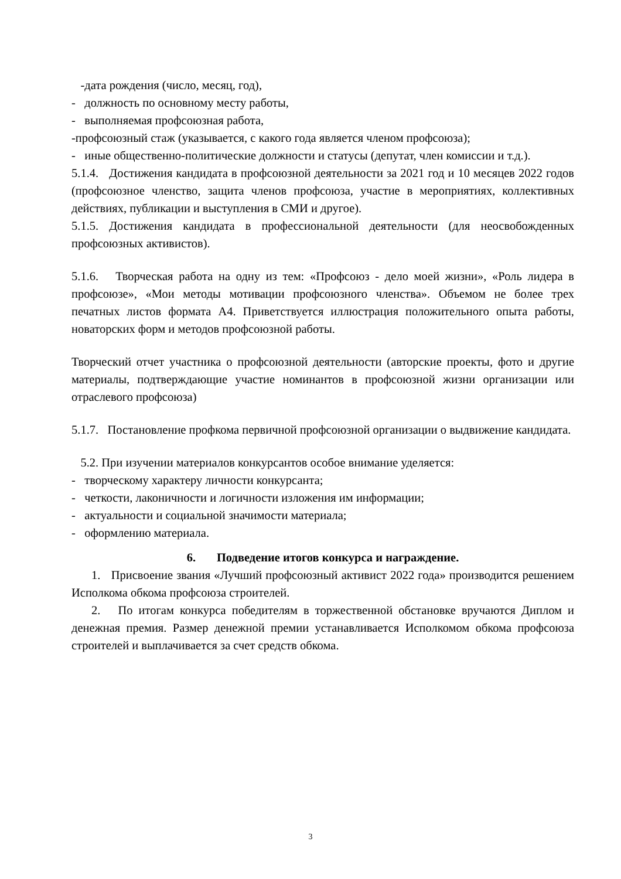-дата рождения (число, месяц, год),
- должность по основному месту работы,
- выполняемая профсоюзная работа,
-профсоюзный стаж (указывается, с какого года является членом профсоюза);
- иные общественно-политические должности и статусы (депутат, член комиссии и т.д.).
5.1.4. Достижения кандидата в профсоюзной деятельности за 2021 год и 10 месяцев 2022 годов (профсоюзное членство, защита членов профсоюза, участие в мероприятиях, коллективных действиях, публикации и выступления в СМИ и другое).
5.1.5. Достижения кандидата в профессиональной деятельности (для неосвобожденных профсоюзных активистов).
5.1.6. Творческая работа на одну из тем: «Профсоюз - дело моей жизни», «Роль лидера в профсоюзе», «Мои методы мотивации профсоюзного членства». Объемом не более трех печатных листов формата А4. Приветствуется иллюстрация положительного опыта работы, новаторских форм и методов профсоюзной работы.
Творческий отчет участника о профсоюзной деятельности (авторские проекты, фото и другие материалы, подтверждающие участие номинантов в профсоюзной жизни организации или отраслевого профсоюза)
5.1.7. Постановление профкома первичной профсоюзной организации о выдвижение кандидата.
5.2. При изучении материалов конкурсантов особое внимание уделяется:
- творческому характеру личности конкурсанта;
- четкости, лаконичности и логичности изложения им информации;
- актуальности и социальной значимости материала;
- оформлению материала.
6. Подведение итогов конкурса и награждение.
1. Присвоение звания «Лучший профсоюзный активист 2022 года» производится решением Исполкома обкома профсоюза строителей.
2. По итогам конкурса победителям в торжественной обстановке вручаются Диплом и денежная премия. Размер денежной премии устанавливается Исполкомом обкома профсоюза строителей и выплачивается за счет средств обкома.
3